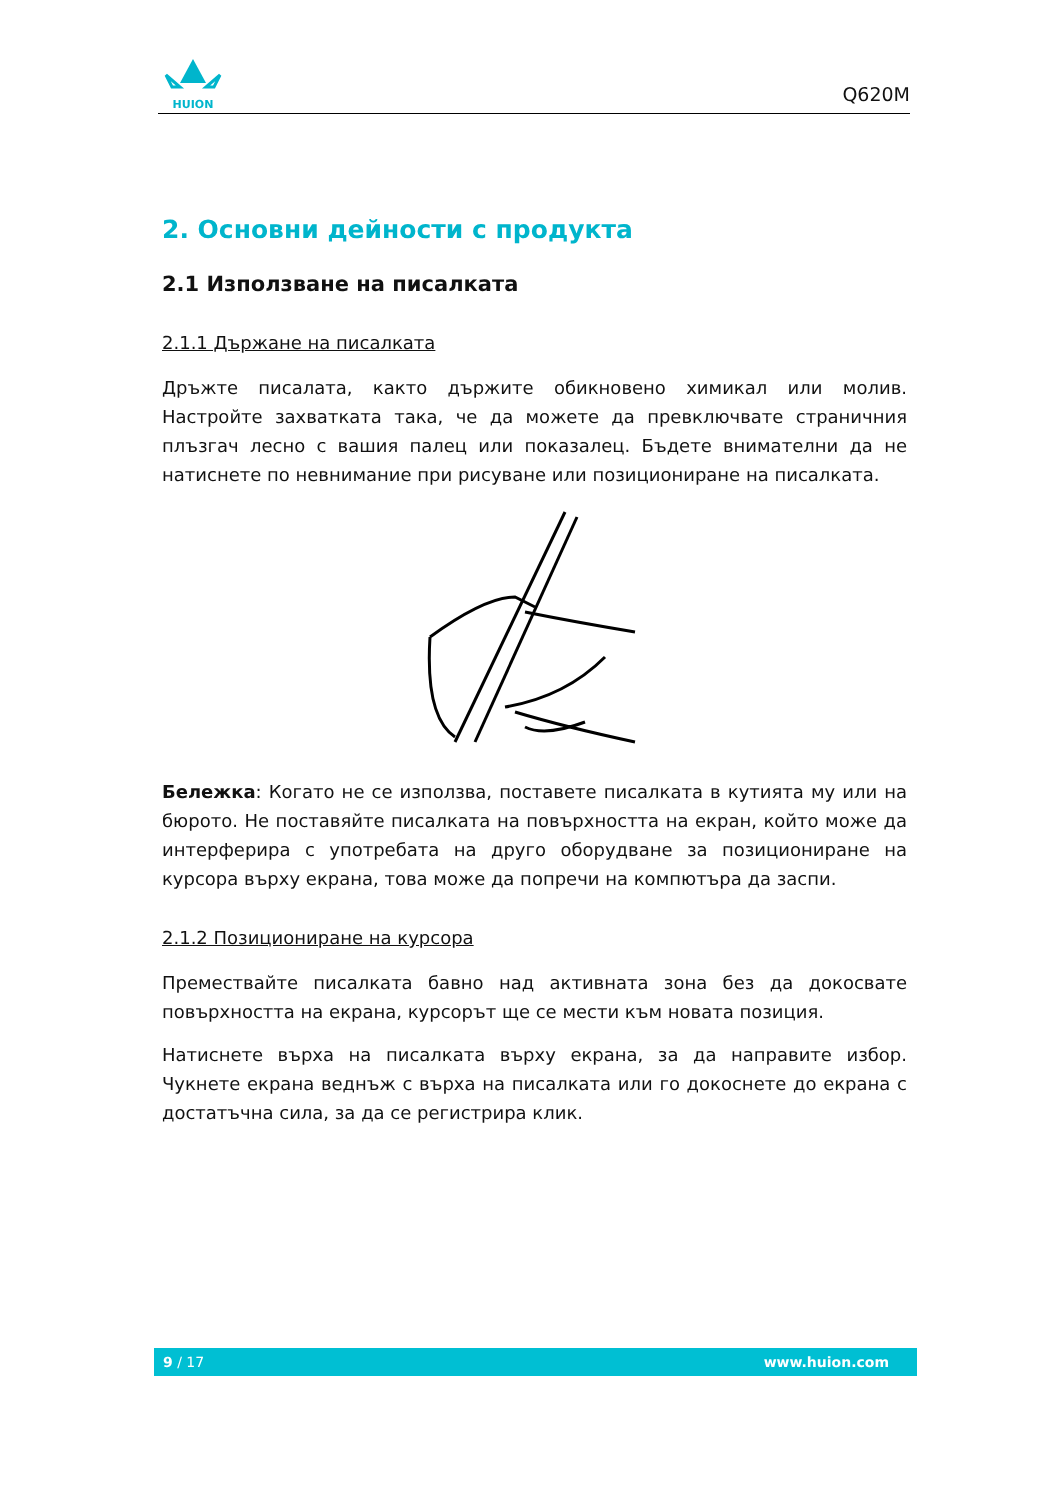HUION
Q620M
2. Основни дейности с продукта
2.1 Използване на писалката
2.1.1 Държане на писалката
Дръжте писалата, както държите обикновено химикал или молив. Настройте захватката така, че да можете да превключвате страничния плъзгач лесно с вашия палец или показалец. Бъдете внимателни да не натиснете по невнимание при рисуване или позициониране на писалката.
Бележка: Когато не се използва, поставете писалката в кутията му или на бюрото. Не поставяйте писалката на повърхността на екран, който може да интерферира с употребата на друго оборудване за позициониране на курсора върху екрана, това може да попречи на компютъра да заспи.
2.1.2 Позициониране на курсора
Премествайте писалката бавно над активната зона без да докосвате повърхността на екрана, курсорът ще се мести към новата позиция.
Натиснете върха на писалката върху екрана, за да направите избор. Чукнете екрана веднъж с върха на писалката или го докоснете до екрана с достатъчна сила, за да се регистрира клик.
9 / 17 www.huion.com